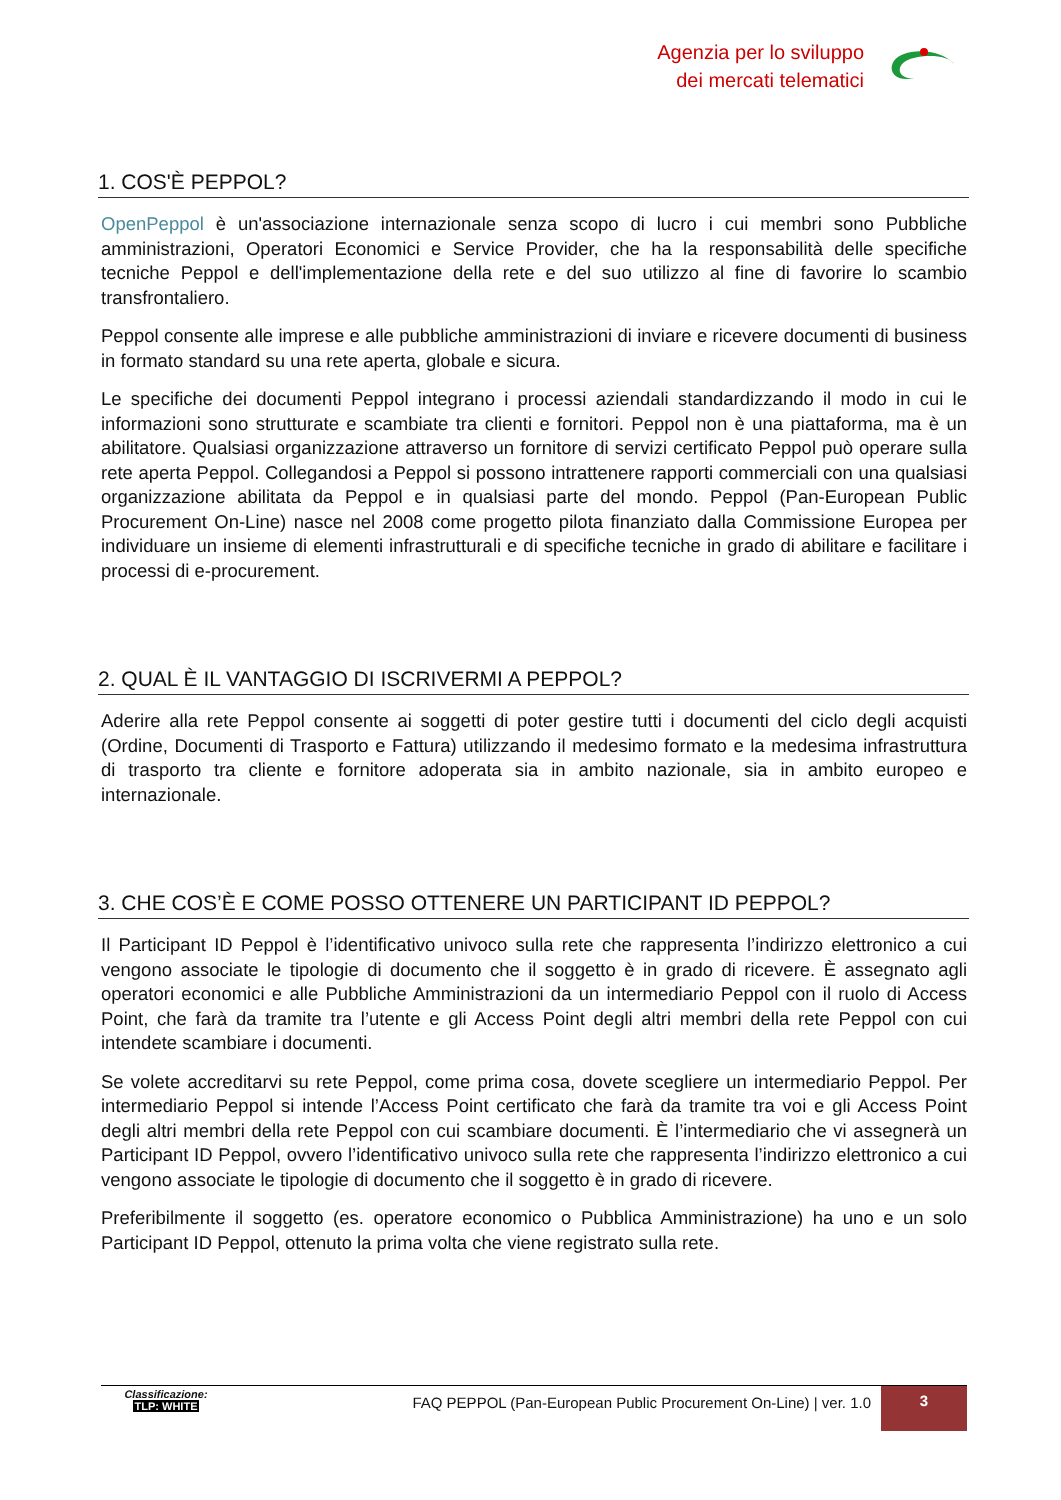Agenzia per lo sviluppo
dei mercati telematici
1. COS'È PEPPOL?
OpenPeppol è un'associazione internazionale senza scopo di lucro i cui membri sono Pubbliche amministrazioni, Operatori Economici e Service Provider, che ha la responsabilità delle specifiche tecniche Peppol e dell'implementazione della rete e del suo utilizzo al fine di favorire lo scambio transfrontaliero.
Peppol consente alle imprese e alle pubbliche amministrazioni di inviare e ricevere documenti di business in formato standard su una rete aperta, globale e sicura.
Le specifiche dei documenti Peppol integrano i processi aziendali standardizzando il modo in cui le informazioni sono strutturate e scambiate tra clienti e fornitori. Peppol non è una piattaforma, ma è un abilitatore. Qualsiasi organizzazione attraverso un fornitore di servizi certificato Peppol può operare sulla rete aperta Peppol. Collegandosi a Peppol si possono intrattenere rapporti commerciali con una qualsiasi organizzazione abilitata da Peppol e in qualsiasi parte del mondo. Peppol (Pan-European Public Procurement On-Line) nasce nel 2008 come progetto pilota finanziato dalla Commissione Europea per individuare un insieme di elementi infrastrutturali e di specifiche tecniche in grado di abilitare e facilitare i processi di e-procurement.
2. QUAL È IL VANTAGGIO DI ISCRIVERMI A PEPPOL?
Aderire alla rete Peppol consente ai soggetti di poter gestire tutti i documenti del ciclo degli acquisti (Ordine, Documenti di Trasporto e Fattura) utilizzando il medesimo formato e la medesima infrastruttura di trasporto tra cliente e fornitore adoperata sia in ambito nazionale, sia in ambito europeo e internazionale.
3. CHE COS’È E COME POSSO OTTENERE UN PARTICIPANT ID PEPPOL?
Il Participant ID Peppol è l’identificativo univoco sulla rete che rappresenta l’indirizzo elettronico a cui vengono associate le tipologie di documento che il soggetto è in grado di ricevere. È assegnato agli operatori economici e alle Pubbliche Amministrazioni da un intermediario Peppol con il ruolo di Access Point, che farà da tramite tra l’utente e gli Access Point degli altri membri della rete Peppol con cui intendete scambiare i documenti.
Se volete accreditarvi su rete Peppol, come prima cosa, dovete scegliere un intermediario Peppol. Per intermediario Peppol si intende l’Access Point certificato che farà da tramite tra voi e gli Access Point degli altri membri della rete Peppol con cui scambiare documenti. È l’intermediario che vi assegnerà un Participant ID Peppol, ovvero l’identificativo univoco sulla rete che rappresenta l’indirizzo elettronico a cui vengono associate le tipologie di documento che il soggetto è in grado di ricevere.
Preferibilmente il soggetto (es. operatore economico o Pubblica Amministrazione) ha uno e un solo Participant ID Peppol, ottenuto la prima volta che viene registrato sulla rete.
Classificazione:
TLP: WHITE
FAQ PEPPOL (Pan-European Public Procurement On-Line) | ver. 1.0
3